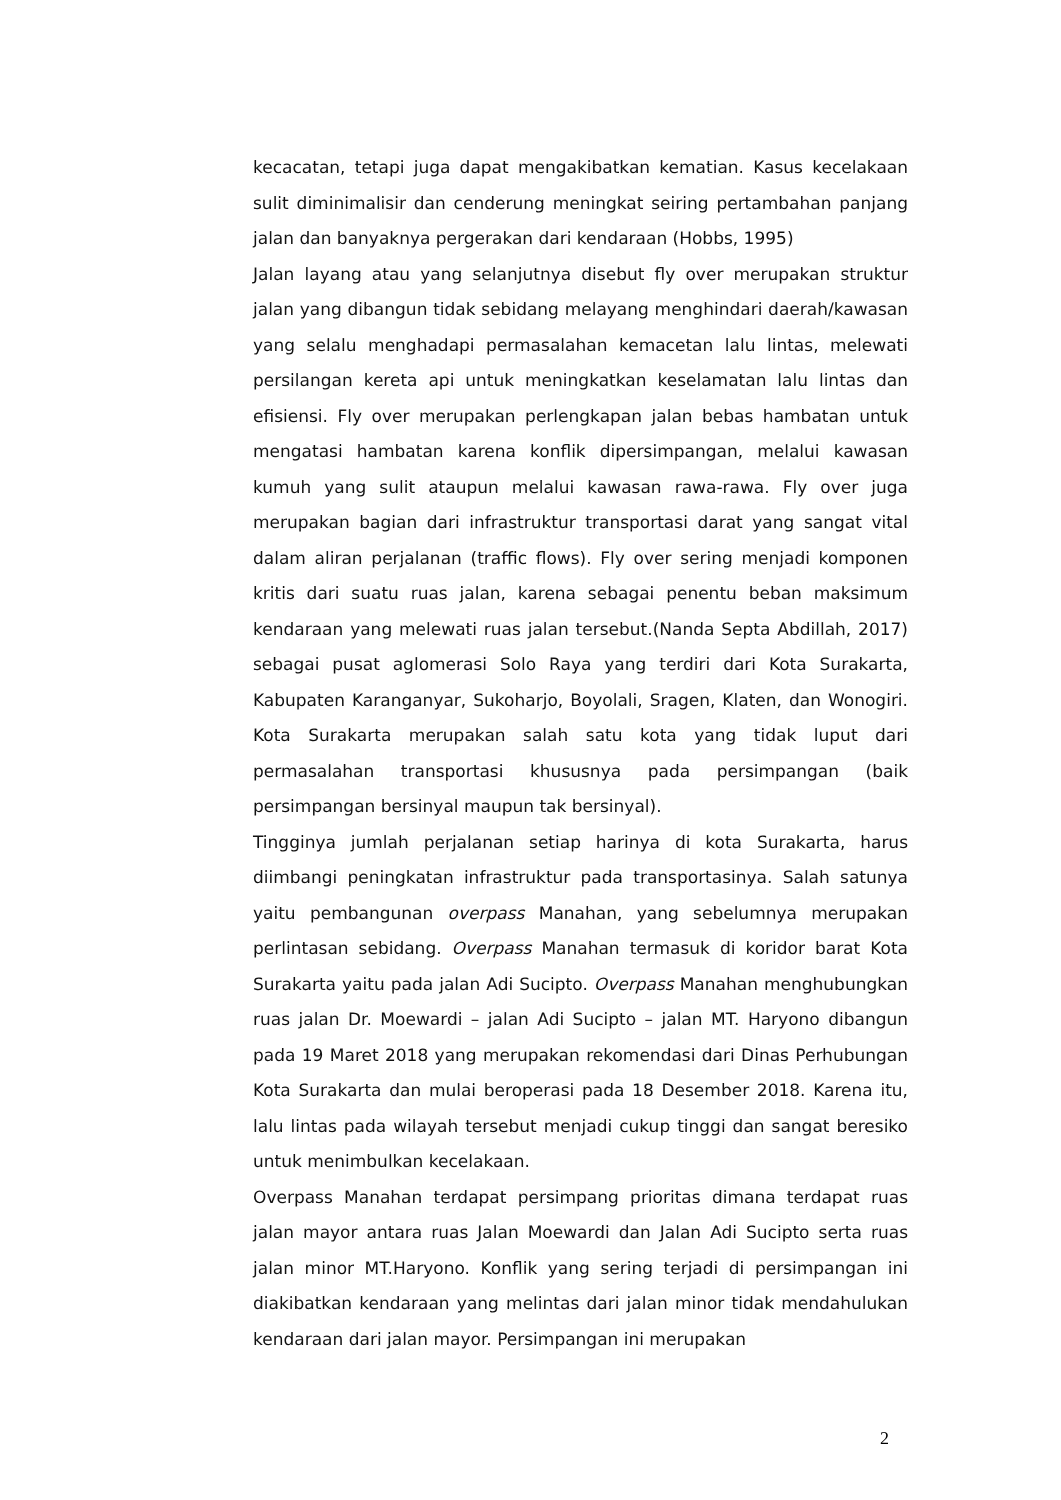kecacatan, tetapi juga dapat mengakibatkan kematian. Kasus kecelakaan sulit diminimalisir dan cenderung meningkat seiring pertambahan panjang jalan dan banyaknya pergerakan dari kendaraan (Hobbs, 1995)
Jalan layang atau yang selanjutnya disebut fly over merupakan struktur jalan yang dibangun tidak sebidang melayang menghindari daerah/kawasan yang selalu menghadapi permasalahan kemacetan lalu lintas, melewati persilangan kereta api untuk meningkatkan keselamatan lalu lintas dan efisiensi. Fly over merupakan perlengkapan jalan bebas hambatan untuk mengatasi hambatan karena konflik dipersimpangan, melalui kawasan kumuh yang sulit ataupun melalui kawasan rawa-rawa. Fly over juga merupakan bagian dari infrastruktur transportasi darat yang sangat vital dalam aliran perjalanan (traffic flows). Fly over sering menjadi komponen kritis dari suatu ruas jalan, karena sebagai penentu beban maksimum kendaraan yang melewati ruas jalan tersebut.(Nanda Septa Abdillah, 2017) sebagai pusat aglomerasi Solo Raya yang terdiri dari Kota Surakarta, Kabupaten Karanganyar, Sukoharjo, Boyolali, Sragen, Klaten, dan Wonogiri. Kota Surakarta merupakan salah satu kota yang tidak luput dari permasalahan transportasi khususnya pada persimpangan (baik persimpangan bersinyal maupun tak bersinyal).
Tingginya jumlah perjalanan setiap harinya di kota Surakarta, harus diimbangi peningkatan infrastruktur pada transportasinya. Salah satunya yaitu pembangunan overpass Manahan, yang sebelumnya merupakan perlintasan sebidang. Overpass Manahan termasuk di koridor barat Kota Surakarta yaitu pada jalan Adi Sucipto. Overpass Manahan menghubungkan ruas jalan Dr. Moewardi – jalan Adi Sucipto – jalan MT. Haryono dibangun pada 19 Maret 2018 yang merupakan rekomendasi dari Dinas Perhubungan Kota Surakarta dan mulai beroperasi pada 18 Desember 2018. Karena itu, lalu lintas pada wilayah tersebut menjadi cukup tinggi dan sangat beresiko untuk menimbulkan kecelakaan.
Overpass Manahan terdapat persimpang prioritas dimana terdapat ruas jalan mayor antara ruas Jalan Moewardi dan Jalan Adi Sucipto serta ruas jalan minor MT.Haryono. Konflik yang sering terjadi di persimpangan ini diakibatkan kendaraan yang melintas dari jalan minor tidak mendahulukan kendaraan dari jalan mayor. Persimpangan ini merupakan
2